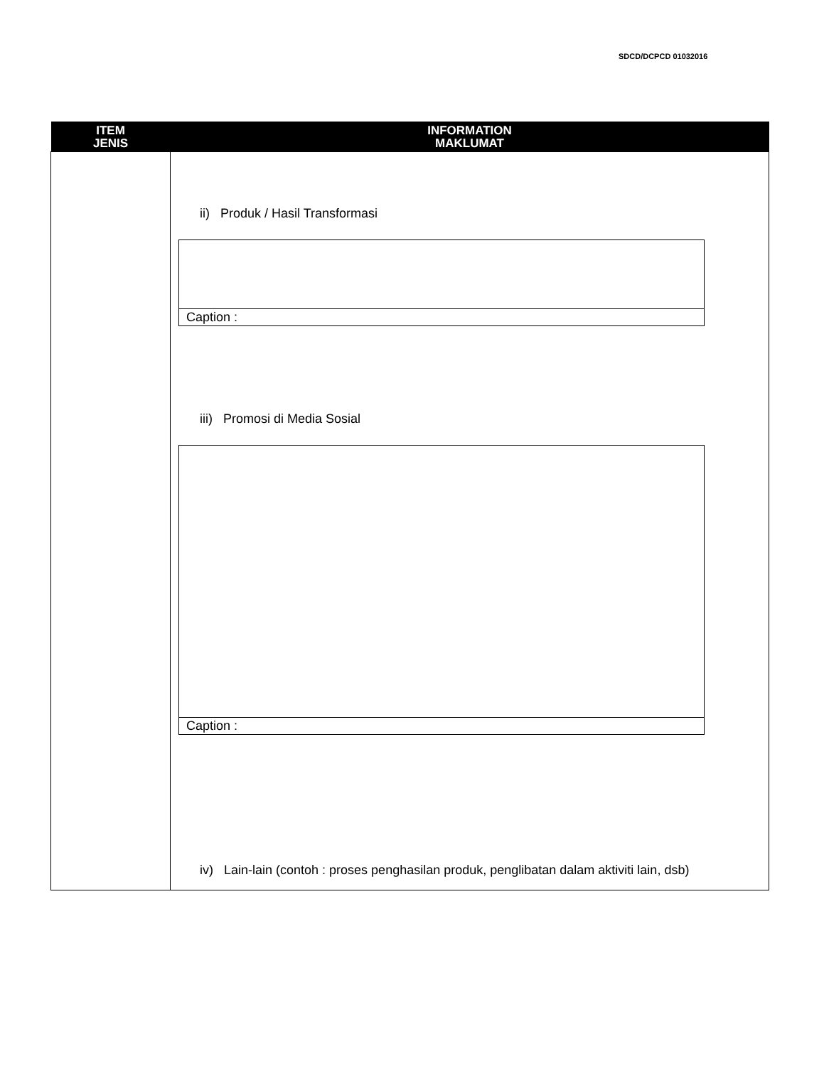SDCD/DCPCD 01032016
| ITEM JENIS | INFORMATION MAKLUMAT |
| --- | --- |
| | ii) Produk / Hasil Transformasi Caption : iii) Promosi di Media Sosial Caption : iv) Lain-lain (contoh : proses penghasilan produk, penglibatan dalam aktiviti lain, dsb) |